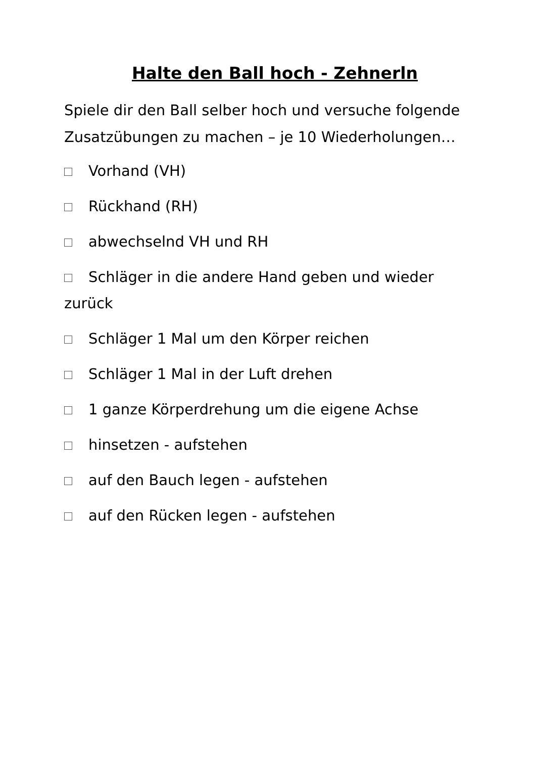Halte den Ball hoch - Zehnerln
Spiele dir den Ball selber hoch und versuche folgende Zusatzübungen zu machen – je 10 Wiederholungen…
Vorhand (VH)
Rückhand (RH)
abwechselnd VH und RH
Schläger in die andere Hand geben und wieder zurück
Schläger 1 Mal um den Körper reichen
Schläger 1 Mal in der Luft drehen
1 ganze Körperdrehung um die eigene Achse
hinsetzen - aufstehen
auf den Bauch legen - aufstehen
auf den Rücken legen - aufstehen